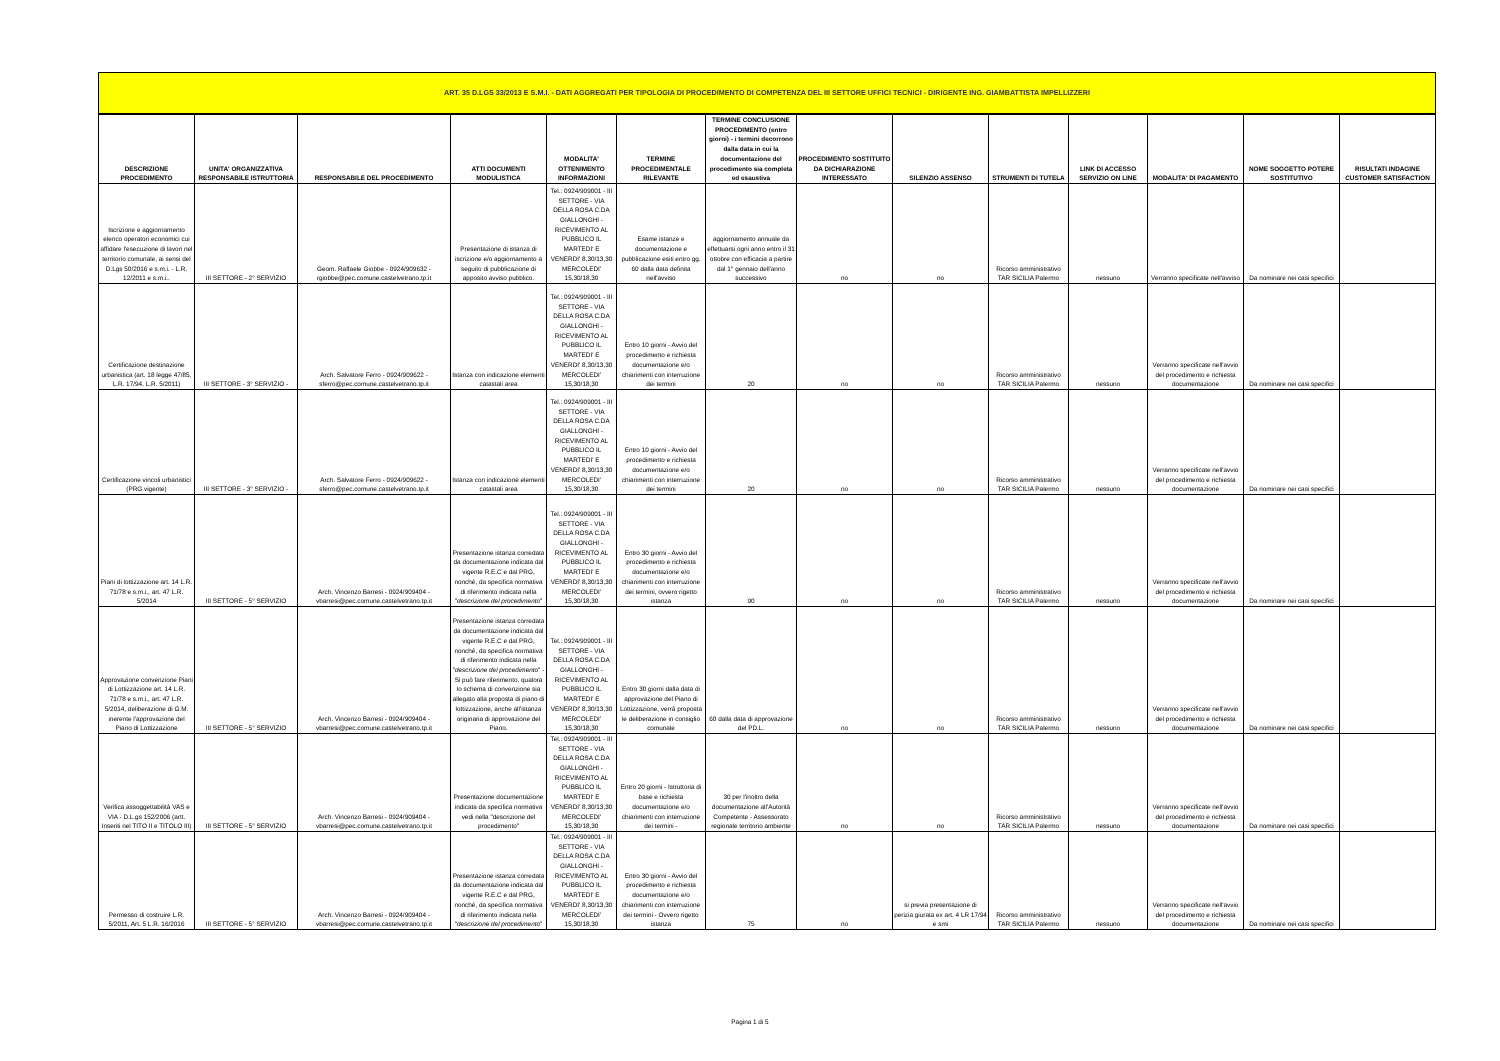ART. 35 D.LGS 33/2013 E S.M.I. - DATI AGGREGATI PER TIPOLOGIA DI PROCEDIMENTO DI COMPETENZA DEL III SETTORE UFFICI TECNICI - DIRIGENTE ING. GIAMBATTISTA IMPELLIZZERI
| DESCRIZIONE PROCEDIMENTO | UNITA' ORGANIZZATIVA RESPONSABILE ISTRUTTORIA | RESPONSABILE DEL PROCEDIMENTO | ATTI DOCUMENTI MODULISTICA | MODALITA' OTTENIMENTO INFORMAZIONI | TERMINE PROCEDIMENTALE RILEVANTE | TERMINE CONCLUSIONE PROCEDIMENTO (entro giorni) - i termini decorrono dalla data in cui la documentazione del procedimento sia completa ed esaustiva | PROCEDIMENTO SOSTITUITO DA DICHIARAZIONE INTERESSATO | SILENZIO ASSENSO | STRUMENTI DI TUTELA | LINK DI ACCESSO SERVIZIO ON LINE | MODALITA' DI PAGAMENTO | NOME SOGGETTO POTERE SOSTITUTIVO | RISULTATI INDAGINE CUSTOMER SATISFACTION |
| --- | --- | --- | --- | --- | --- | --- | --- | --- | --- | --- | --- | --- | --- |
| Iscrizione e aggiornamento elenco operatori economici cui affidare l'esecuzione di lavori nel territorio comunale, ai sensi del D.Lgs 50/2016 e s.m.i. - L.R. 12/2011 e s.m.i.. | III SETTORE - 2° SERVIZIO | Geom. Raffaele Giobbe - 0924/909632 - rgiobbe@pec.comune.castelvetrano.tp.it | Presentazione di istanza di iscrizione e/o aggiornamento a seguito di pubblicazione di apposito avviso pubblico. | Tel.: 0924/909001 - III SETTORE - VIA DELLA ROSA C.DA GIALLONGHI - RICEVIMENTO AL PUBBLICO IL MARTEDI' E VENERDI' 8,30/13,30 MERCOLEDI' 15,30/18,30 | Esame istanze e documentazione e pubblicazione esiti entro gg. 60 dalla data definita nell'avviso | aggiornamento annuale da effettuarsi ogni anno entro il 31 ottobre con efficacia a partire dal 1° gennaio dell'anno successivo | no | no | Ricorso amministrativo TAR SICILIA Palermo | nessuno | Verranno specificate nell'avviso | Da nominare nei casi specifici | |
| Certificazione destinazione urbanistica (art. 18 legge 47/85, L.R. 17/94, L.R. 5/2011) | III SETTORE - 3° SERVIZIO - | Arch. Salvatore Ferro - 0924/909622 - sferro@pec.comune.castelvetrano.tp.it | Istanza con indicazione elementi catastali area | Tel.: 0924/909001 - III SETTORE - VIA DELLA ROSA C.DA GIALLONGHI - RICEVIMENTO AL PUBBLICO IL MARTEDI' E VENERDI' 8,30/13,30 MERCOLEDI' 15,30/18,30 | Entro 10 giorni - Avvio del procedimento e richiesta documentazione e/o chiarimenti con interruzione dei termini | 20 | no | no | Ricorso amministrativo TAR SICILIA Palermo | nessuno | Verranno specificate nell'avvio del procedimento e richiesta documentazione | Da nominare nei casi specifici | |
| Certificazione vincoli urbanistici (PRG vigente) | III SETTORE - 3° SERVIZIO - | Arch. Salvatore Ferro - 0924/909622 - sferro@pec.comune.castelvetrano.tp.it | Istanza con indicazione elementi catastali area | Tel.: 0924/909001 - III SETTORE - VIA DELLA ROSA C.DA GIALLONGHI - RICEVIMENTO AL PUBBLICO IL MARTEDI' E VENERDI' 8,30/13,30 MERCOLEDI' 15,30/18,30 | Entro 10 giorni - Avvio del procedimento e richiesta documentazione e/o chiarimenti con interruzione dei termini | 20 | no | no | Ricorso amministrativo TAR SICILIA Palermo | nessuno | Verranno specificate nell'avvio del procedimento e richiesta documentazione | Da nominare nei casi specifici | |
| Piani di lottizzazione art. 14 L.R. 71/78 e s.m.i., art. 47 L.R. 5/2014 | III SETTORE - 5° SERVIZIO | Arch. Vincenzo Barresi - 0924/909404 - vbarresi@pec.comune.castelvetrano.tp.it | Presentazione istanza corredata da documentazione indicata dal vigente R.E.C e dal PRG, nonché, da specifica normativa di riferimento indicata nella " descrizione del procedimento " | Tel.: 0924/909001 - III SETTORE - VIA DELLA ROSA C.DA GIALLONGHI - RICEVIMENTO AL PUBBLICO IL MARTEDI' E VENERDI' 8,30/13,30 MERCOLEDI' 15,30/18,30 | Entro 30 giorni - Avvio del procedimento e richiesta documentazione e/o chiarimenti con interruzione dei termini, ovvero rigetto istanza | 90 | no | no | Ricorso amministrativo TAR SICILIA Palermo | nessuno | Verranno specificate nell'avvio del procedimento e richiesta documentazione | Da nominare nei casi specifici | |
| Approvazione convenzione Piani di Lottizzazione art. 14 L.R. 71/78 e s.m.i., art. 47 L.R. 5/2014, deliberazione di G.M. inerente l'approvazione del Piano di Lottizzazione | III SETTORE - 5° SERVIZIO | Arch. Vincenzo Barresi - 0924/909404 - vbarresi@pec.comune.castelvetrano.tp.it | Presentazione istanza corredata da documentazione indicata dal vigente R.E.C e dal PRG, nonché, da specifica normativa di riferimento indicata nella " descrizione del procedimento " - Si può fare riferimento, qualora lo schema di convenzione sia allegato alla proposta di piano di lottizzazione, anche all'istanza originaria di approvazione del Piano. | Tel.: 0924/909001 - III SETTORE - VIA DELLA ROSA C.DA GIALLONGHI - RICEVIMENTO AL PUBBLICO IL MARTEDI' E VENERDI' 8,30/13,30 MERCOLEDI' 15,30/18,30 | Entro 30 giorni dalla data di approvazione del Piano di Lottizzazione, verrà proposta le deliberazione in consiglio comunale | 60 dalla data di approvazione del PD.L. | no | no | Ricorso amministrativo TAR SICILIA Palermo | nessuno | Verranno specificate nell'avvio del procedimento e richiesta documentazione | Da nominare nei casi specifici | |
| Verifica assoggettabilità VAS e VIA - D.L.gs 152/2006 (artt. Inseriti nel TITO II e TITOLO III) | III SETTORE - 5° SERVIZIO | Arch. Vincenzo Barresi - 0924/909404 - vbarresi@pec.comune.castelvetrano.tp.it | Presentazione documentazione indicata da specifica normativa vedi nella "descrizione del procedimento" | Tel.: 0924/909001 - III SETTORE - VIA DELLA ROSA C.DA GIALLONGHI - RICEVIMENTO AL PUBBLICO IL MARTEDI' E VENERDI' 8,30/13,30 MERCOLEDI' 15,30/18,30 | Entro 20 giorni - Istruttoria di base e richiesta documentazione e/o chiarimenti con interruzione dei termini - | 30 per l'inoltro della documentazione all'Autorità Competente - Assessorato regionale territorio ambiente | no | no | Ricorso amministrativo TAR SICILIA Palermo | nessuno | Verranno specificate nell'avvio del procedimento e richiesta documentazione | Da nominare nei casi specifici | |
| Permesso di costruire L.R. 5/2011, Art. 5 L.R. 16/2016 | III SETTORE - 5° SERVIZIO | Arch. Vincenzo Barresi - 0924/909404 - vbarresi@pec.comune.castelvetrano.tp.it | Presentazione istanza corredata da documentazione indicata dal vigente R.E.C e dal PRG, nonché, da specifica normativa di riferimento indicata nella " descrizione del procedimento " | Tel.: 0924/909001 - III SETTORE - VIA DELLA ROSA C.DA GIALLONGHI - RICEVIMENTO AL PUBBLICO IL MARTEDI' E VENERDI' 8,30/13,30 MERCOLEDI' 15,30/18,30 | Entro 30 giorni - Avvio del procedimento e richiesta documentazione e/o chiarimenti con interruzione dei termini - Ovvero rigetto istanza | 75 | no | si previa presentazione di perizia giurata ex art. 4 LR 17/94 e smi | Ricorso amministrativo TAR SICILIA Palermo | nessuno | Verranno specificate nell'avvio del procedimento e richiesta documentazione | Da nominare nei casi specifici | |
Pagina 1 di 5